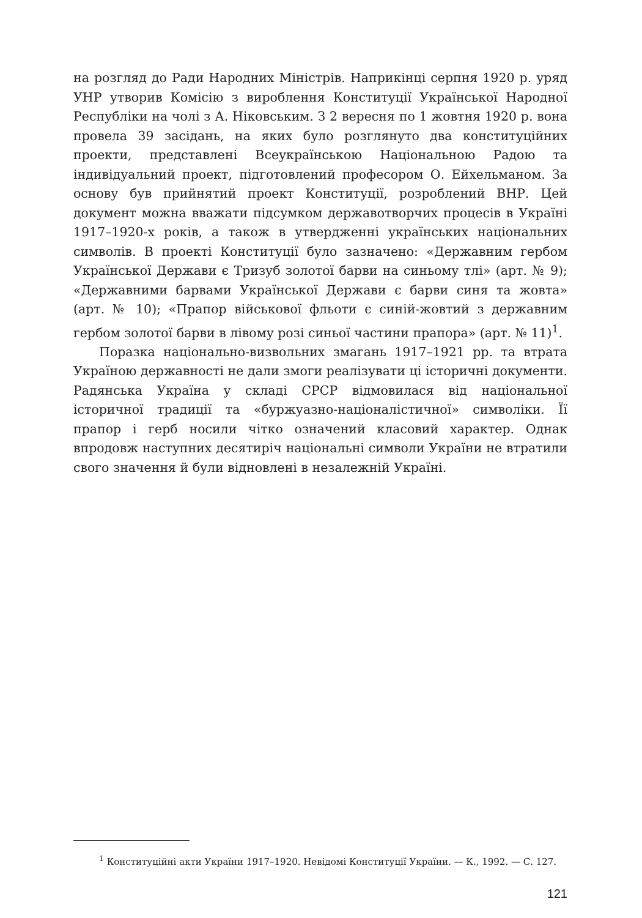на розгляд до Ради Народних Міністрів. Наприкінці серпня 1920 р. уряд УНР утворив Комісію з вироблення Конституції Української Народної Республіки на чолі з А. Ніковським. З 2 вересня по 1 жовтня 1920 р. вона провела 39 засідань, на яких було розглянуто два конституційних проекти, представлені Всеукраїнською Національною Радою та індивідуальний проект, підготовлений професором О. Ейхельманом. За основу був прийнятий проект Конституції, розроблений ВНР. Цей документ можна вважати підсумком державотворчих процесів в Україні 1917–1920-х років, а також в утвердженні українських національних символів. В проекті Конституції було зазначено: «Державним гербом Української Держави є Тризуб золотої барви на синьому тлі» (арт. № 9); «Державними барвами Української Держави є барви синя та жовта» (арт. № 10); «Прапор військової фльоти є синій-жовтий з державним гербом золотої барви в лівому розі синьої частини прапора» (арт. № 11)<sup>1</sup>.
Поразка національно-визвольних змагань 1917–1921 рр. та втрата Україною державності не дали змоги реалізувати ці історичні документи. Радянська Україна у складі СРСР відмовилася від національної історичної традиції та «буржуазно-націоналістичної» символіки. Її прапор і герб носили чітко означений класовий характер. Однак впродовж наступних десятиріч національні символи України не втратили свого значення й були відновлені в незалежній Україні.
<sup>1</sup> Конституційні акти України 1917–1920. Невідомі Конституції України. — К., 1992. — С. 127.
121